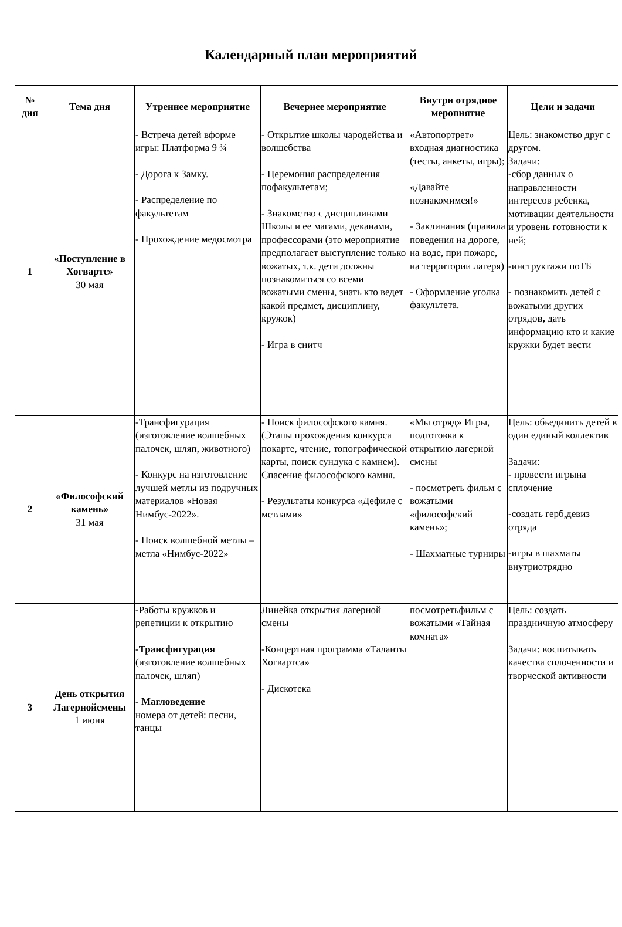Календарный план мероприятий
| № дня | Тема дня | Утреннее мероприятие | Вечернее мероприятие | Внутри отрядное меропиятие | Цели и задачи |
| --- | --- | --- | --- | --- | --- |
| 1 | «Поступление в Хогвартс» 30 мая | - Встреча детей вформе игры: Платформа 9 ¾ - Дорога к Замку. - Распределение по факультетам - Прохождение медосмотра | - Открытие школы чародейства и волшебства - Церемония распределения пофакультетам; - Знакомство с дисциплинами Школы и ее магами, деканами, профессорами (это мероприятие предполагает выступление только вожатых, т.к. дети должны познакомиться со всеми вожатыми смены, знать кто ведет какой предмет, дисциплину, кружок) - Игра в снитч | «Автопортрет» входная диагностика (тесты, анкеты, игры); «Давайте познакомимся!» - Заклинания (правила поведения на дороге, на воде, при пожаре, на территории лагеря) - Оформление уголка факультета. | Цель: знакомство друг с другом. Задачи: -сбор данных о направленности интересов ребенка, мотивации деятельности и уровень готовности к ней; -инструктажи поТБ - познакомить детей с вожатыми других отрядо в, дать информацию кто и какие кружки будет вести |
| 2 | «Философский камень» 31 мая | -Трансфигурация (изготовление волшебных палочек, шляп, животного) - Конкурс на изготовление лучшей метлы из подручных материалов «Новая Нимбус-2022». - Поиск волшебной метлы – метла «Нимбус-2022» | - Поиск философского камня. (Этапы прохождения конкурса покарте, чтение, топографической карты, поиск сундука с камнем). Спасение философского камня. - Результаты конкурса «Дефиле с метлами» | «Мы отряд» Игры, подготовка к открытию лагерной смены - посмотреть фильм с вожатыми «философский камень»; - Шахматные турниры | Цель: обьединить детей в один единый коллектив Задачи: - провести игрына сплочение -создать герб,девиз отряда -игры в шахматы внутриотрядно |
| 3 | День открытия Лагернойсмены 1 июня | -Работы кружков и репетиции к открытию -Трансфигурация (изготовление волшебных палочек, шляп) - Магловедение номера от детей: песни, танцы | Линейка открытия лагерной смены -Концертная программа «Таланты Хогвартса» - Дискотека | посмотретьфильм с вожатыми «Тайная комната» | Цель: создать праздничную атмосферу Задачи: воспитывать качества сплоченности и творческой активности |